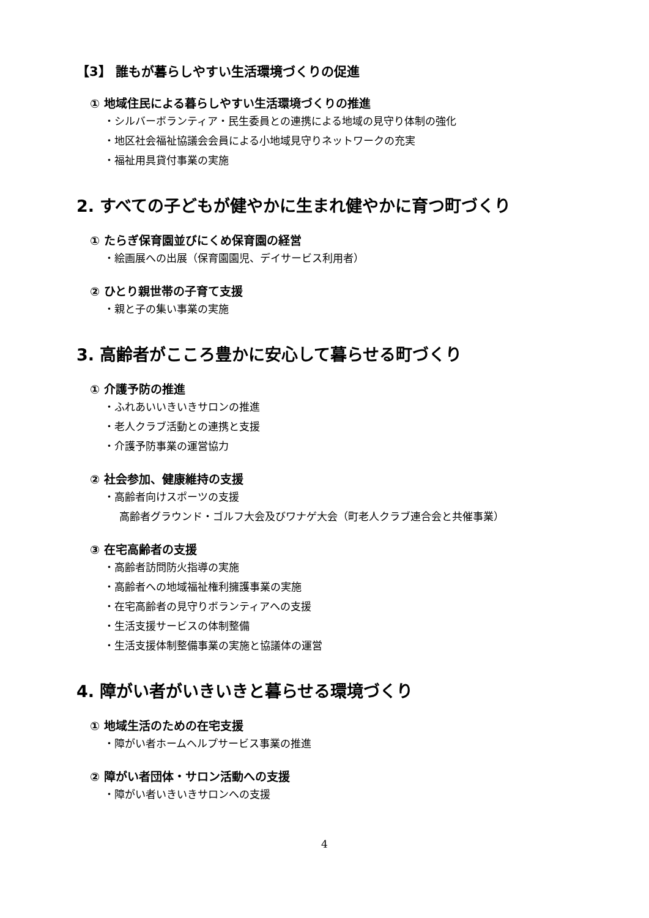【3】 誰もが暮らしやすい生活環境づくりの促進
① 地域住民による暮らしやすい生活環境づくりの推進
・シルバーボランティア・民生委員との連携による地域の見守り体制の強化
・地区社会福祉協議会会員による小地域見守りネットワークの充実
・福祉用具貸付事業の実施
2. すべての子どもが健やかに生まれ健やかに育つ町づくり
① たらぎ保育園並びにくめ保育園の経営
・絵画展への出展（保育園園児、デイサービス利用者）
② ひとり親世帯の子育て支援
・親と子の集い事業の実施
3. 高齢者がこころ豊かに安心して暮らせる町づくり
① 介護予防の推進
・ふれあいいきいきサロンの推進
・老人クラブ活動との連携と支援
・介護予防事業の運営協力
② 社会参加、健康維持の支援
・高齢者向けスポーツの支援
高齢者グラウンド・ゴルフ大会及びワナゲ大会（町老人クラブ連合会と共催事業）
③ 在宅高齢者の支援
・高齢者訪問防火指導の実施
・高齢者への地域福祉権利擁護事業の実施
・在宅高齢者の見守りボランティアへの支援
・生活支援サービスの体制整備
・生活支援体制整備事業の実施と協議体の運営
4. 障がい者がいきいきと暮らせる環境づくり
① 地域生活のための在宅支援
・障がい者ホームヘルプサービス事業の推進
② 障がい者団体・サロン活動への支援
・障がい者いきいきサロンへの支援
4